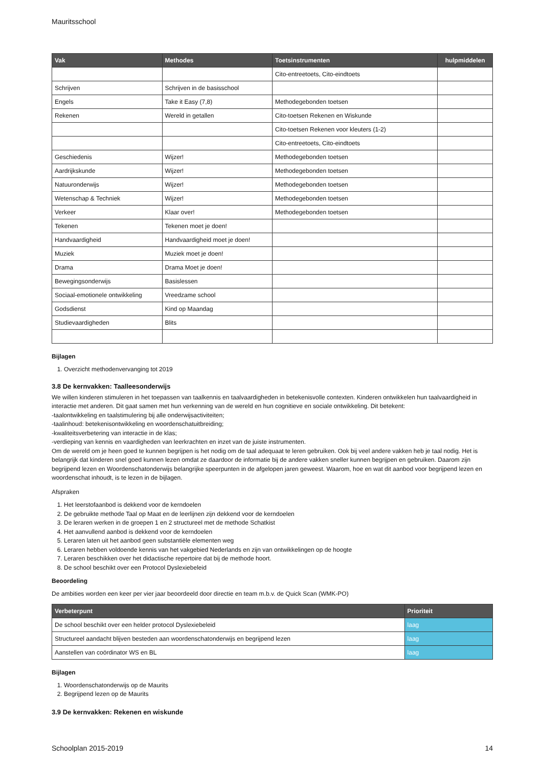Mauritsschool
| Vak | Methodes | Toetsinstrumenten | hulpmiddelen |
| --- | --- | --- | --- |
| | | Cito-entreetoets, Cito-eindtoets | |
| Schrijven | Schrijven in de basisschool | | |
| Engels | Take it Easy (7,8) | Methodegebonden toetsen | |
| Rekenen | Wereld in getallen | Cito-toetsen Rekenen en Wiskunde | |
| | | Cito-toetsen Rekenen voor kleuters (1-2) | |
| | | Cito-entreetoets, Cito-eindtoets | |
| Geschiedenis | Wijzer! | Methodegebonden toetsen | |
| Aardrijkskunde | Wijzer! | Methodegebonden toetsen | |
| Natuuronderwijs | Wijzer! | Methodegebonden toetsen | |
| Wetenschap & Techniek | Wijzer! | Methodegebonden toetsen | |
| Verkeer | Klaar over! | Methodegebonden toetsen | |
| Tekenen | Tekenen moet je doen! | | |
| Handvaardigheid | Handvaardigheid moet je doen! | | |
| Muziek | Muziek moet je doen! | | |
| Drama | Drama Moet je doen! | | |
| Bewegingsonderwijs | Basislessen | | |
| Sociaal-emotionele ontwikkeling | Vreedzame school | | |
| Godsdienst | Kind op Maandag | | |
| Studievaardigheden | Blits | | |
Bijlagen
1. Overzicht methodenvervanging tot 2019
3.8 De kernvakken: Taalleesonderwijs
We willen kinderen stimuleren in het toepassen van taalkennis en taalvaardigheden in betekenisvolle contexten. Kinderen ontwikkelen hun taalvaardigheid in interactie met anderen. Dit gaat samen met hun verkenning van de wereld en hun cognitieve en sociale ontwikkeling. Dit betekent:
-taalontwikkeling en taalstimulering bij alle onderwijsactiviteiten;
-taalinhoud: betekenisontwikkeling en woordenschatuitbreiding;
-kwaliteitsverbetering van interactie in de klas;
-verdieping van kennis en vaardigheden van leerkrachten en inzet van de juiste instrumenten.
Om de wereld om je heen goed te kunnen begrijpen is het nodig om de taal adequaat te leren gebruiken. Ook bij veel andere vakken heb je taal nodig. Het is belangrijk dat kinderen snel goed kunnen lezen omdat ze daardoor de informatie bij de andere vakken sneller kunnen begrijpen en gebruiken. Daarom zijn begrijpend lezen en Woordenschatonderwijs belangrijke speerpunten in de afgelopen jaren geweest. Waarom, hoe en wat dit aanbod voor begrijpend lezen en woordenschat inhoudt, is te lezen in de bijlagen.
Afspraken
1. Het leerstofaanbod is dekkend voor de kerndoelen
2. De gebruikte methode Taal op Maat en de leerlijnen zijn dekkend voor de kerndoelen
3. De leraren werken in de groepen 1 en 2 structureel met de methode Schatkist
4. Het aanvullend aanbod is dekkend voor de kerndoelen
5. Leraren laten uit het aanbod geen substantiële elementen weg
6. Leraren hebben voldoende kennis van het vakgebied Nederlands en zijn van ontwikkelingen op de hoogte
7. Leraren beschikken over het didactische repertoire dat bij de methode hoort.
8. De school beschikt over een Protocol Dyslexiebeleid
Beoordeling
De ambities worden een keer per vier jaar beoordeeld door directie en team m.b.v. de Quick Scan (WMK-PO)
| Verbeterpunt | Prioriteit |
| --- | --- |
| De school beschikt over een helder protocol Dyslexiebeleid | laag |
| Structureel aandacht blijven besteden aan woordenschatonderwijs en begrijpend lezen | laag |
| Aanstellen van coördinator WS en BL | laag |
Bijlagen
1. Woordenschatonderwijs op de Maurits
2. Begrijpend lezen op de Maurits
3.9 De kernvakken: Rekenen en wiskunde
Schoolplan 2015-2019 14